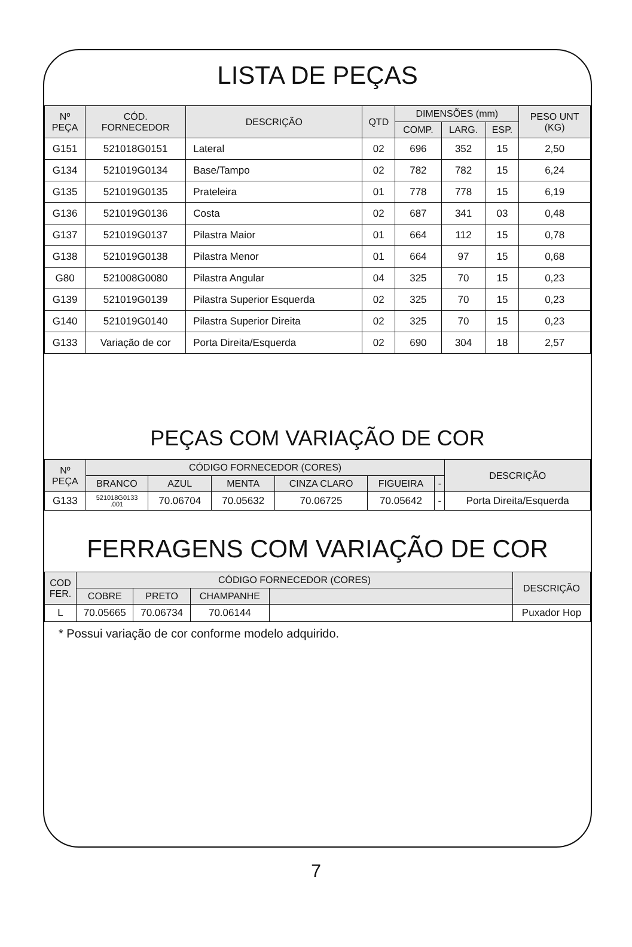LISTA DE PEÇAS
| Nº PEÇA | CÓD. FORNECEDOR | DESCRIÇÃO | QTD | DIMENSÕES (mm) | | | PESO UNT (KG) |
| --- | --- | --- | --- | --- | --- | --- | --- |
| | | | | COMP. | LARG. | ESP. | |
| G151 | 521018G0151 | Lateral | 02 | 696 | 352 | 15 | 2,50 |
| G134 | 521019G0134 | Base/Tampo | 02 | 782 | 782 | 15 | 6,24 |
| G135 | 521019G0135 | Prateleira | 01 | 778 | 778 | 15 | 6,19 |
| G136 | 521019G0136 | Costa | 02 | 687 | 341 | 03 | 0,48 |
| G137 | 521019G0137 | Pilastra Maior | 01 | 664 | 112 | 15 | 0,78 |
| G138 | 521019G0138 | Pilastra Menor | 01 | 664 | 97 | 15 | 0,68 |
| G80 | 521008G0080 | Pilastra Angular | 04 | 325 | 70 | 15 | 0,23 |
| G139 | 521019G0139 | Pilastra Superior Esquerda | 02 | 325 | 70 | 15 | 0,23 |
| G140 | 521019G0140 | Pilastra Superior Direita | 02 | 325 | 70 | 15 | 0,23 |
| G133 | Variação de cor | Porta Direita/Esquerda | 02 | 690 | 304 | 18 | 2,57 |
PEÇAS COM VARIAÇÃO DE COR
| Nº PEÇA | CÓDIGO FORNECEDOR (CORES) | | | | | | DESCRIÇÃO |
| --- | --- | --- | --- | --- | --- | --- | --- |
| | BRANCO | AZUL | MENTA | CINZA CLARO | FIGUEIRA | - | |
| G133 | 521018G0133 .001 | 70.06704 | 70.05632 | 70.06725 | 70.05642 | - | Porta Direita/Esquerda |
FERRAGENS COM VARIAÇÃO DE COR
| COD FER. | CÓDIGO FORNECEDOR (CORES) | | | | DESCRIÇÃO |
| --- | --- | --- | --- | --- | --- |
| | COBRE | PRETO | CHAMPANHE | | |
| L | 70.05665 | 70.06734 | 70.06144 | | Puxador Hop |
* Possui variação de cor conforme modelo adquirido.
7